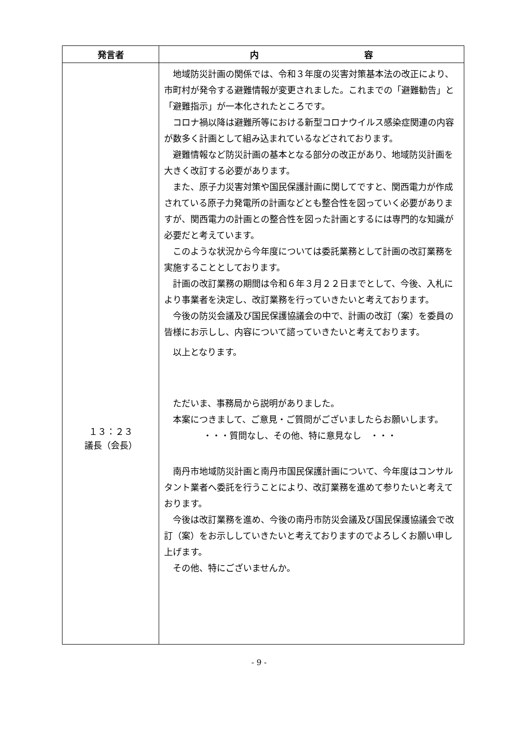| 発言者 | 内 容 |
| --- | --- |
| １３：２３ 議長（会長） | 地域防災計画の関係では、令和３年度の災害対策基本法の改正により、市町村が発令する避難情報が変更されました。これまでの「避難勧告」と「避難指示」が一本化されたところです。 コロナ禍以降は避難所等における新型コロナウイルス感染症関連の内容が数多く計画として組み込まれているなどされております。 避難情報など防災計画の基本となる部分の改正があり、地域防災計画を大きく改訂する必要があります。 また、原子力災害対策や国民保護計画に関してですと、関西電力が作成されている原子力発電所の計画などとも整合性を図っていく必要がありますが、関西電力の計画との整合性を図った計画とするには専門的な知識が必要だと考えています。 このような状況から今年度については委託業務として計画の改訂業務を実施することとしております。 計画の改訂業務の期間は令和６年３月２２日までとして、今後、入札により事業者を決定し、改訂業務を行っていきたいと考えております。 今後の防災会議及び国民保護協議会の中で、計画の改訂（案）を委員の皆様にお示しし、内容について諮っていきたいと考えております。 以上となります。 ただいま、事務局から説明がありました。 本案につきまして、ご意見・ご質問がございましたらお願いします。 ・・・質問なし、その他、特に意見なし ・・・ 南丹市地域防災計画と南丹市国民保護計画について、今年度はコンサルタント業者へ委託を行うことにより、改訂業務を進めて参りたいと考えております。 今後は改訂業務を進め、今後の南丹市防災会議及び国民保護協議会で改訂（案）をお示ししていきたいと考えておりますのでよろしくお願い申し上げます。 その他、特にございませんか。 |
- 9 -